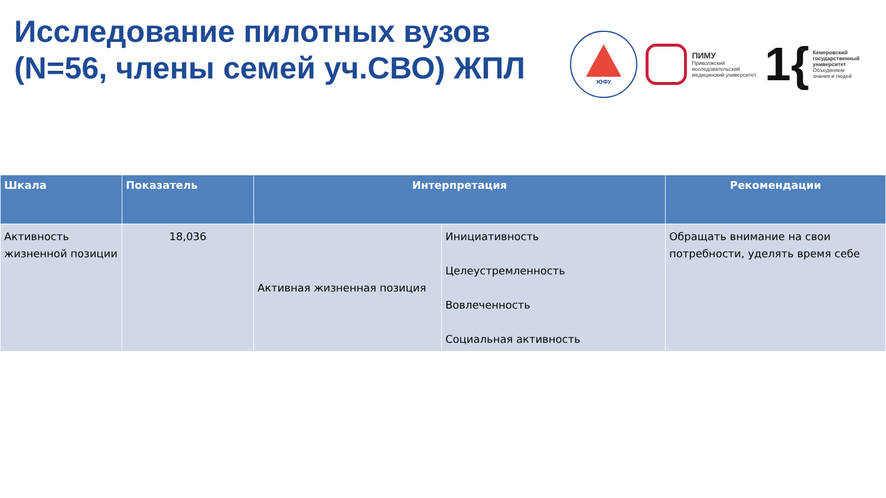Исследование пилотных вузов
(N=56, члены семей уч.СВО) ЖПЛ
ЮФУ
ПИМУ
Приволжский
исследовательский
медицинский университет
1{
Кемеровский
государственный
университет
Объединяем
знания и людей
| Шкала | Показатель | Интерпретация | | Рекомендации |
| --- | --- | --- | --- | --- |
| Активность жизненной позиции | 18,036 | Активная жизненная позиция | Инициативность Целеустремленность Вовлеченность Социальная активность | Обращать внимание на свои потребности, уделять время себе |